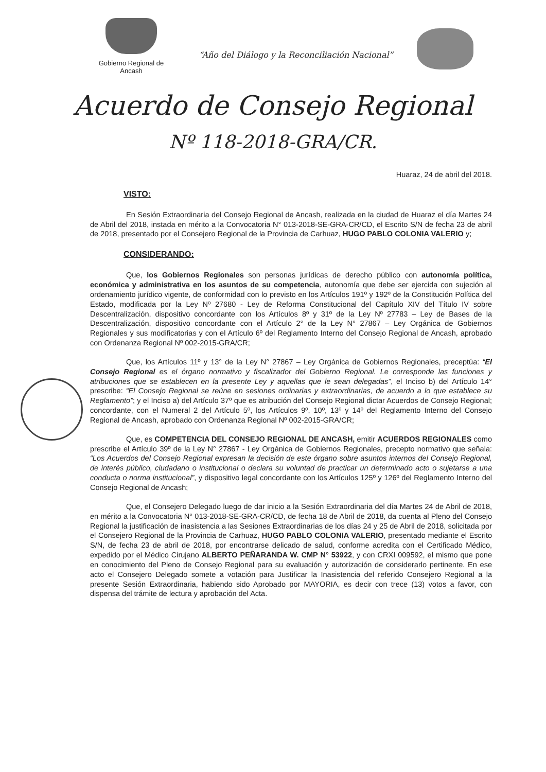Gobierno Regional de Ancash
“Año del Diálogo y la Reconciliación Nacional”
Acuerdo de Consejo Regional
Nº 118-2018-GRA/CR.
Huaraz, 24 de abril del 2018.
VISTO:
En Sesión Extraordinaria del Consejo Regional de Ancash, realizada en la ciudad de Huaraz el día Martes 24 de Abril del 2018, instada en mérito a la Convocatoria N° 013-2018-SE-GRA-CR/CD, el Escrito S/N de fecha 23 de abril de 2018, presentado por el Consejero Regional de la Provincia de Carhuaz, HUGO PABLO COLONIA VALERIO y;
CONSIDERANDO:
Que, los Gobiernos Regionales son personas jurídicas de derecho público con autonomía política, económica y administrativa en los asuntos de su competencia, autonomía que debe ser ejercida con sujeción al ordenamiento jurídico vigente, de conformidad con lo previsto en los Artículos 191º y 192º de la Constitución Política del Estado, modificada por la Ley Nº 27680 - Ley de Reforma Constitucional del Capítulo XIV del Título IV sobre Descentralización, dispositivo concordante con los Artículos 8º y 31º de la Ley Nº 27783 – Ley de Bases de la Descentralización, dispositivo concordante con el Artículo 2° de la Ley N° 27867 – Ley Orgánica de Gobiernos Regionales y sus modificatorias y con el Artículo 6º del Reglamento Interno del Consejo Regional de Ancash, aprobado con Ordenanza Regional Nº 002-2015-GRA/CR;
Que, los Artículos 11º y 13° de la Ley N° 27867 – Ley Orgánica de Gobiernos Regionales, preceptúa: “El Consejo Regional es el órgano normativo y fiscalizador del Gobierno Regional. Le corresponde las funciones y atribuciones que se establecen en la presente Ley y aquellas que le sean delegadas”, el Inciso b) del Artículo 14° prescribe: “El Consejo Regional se reúne en sesiones ordinarias y extraordinarias, de acuerdo a lo que establece su Reglamento”; y el Inciso a) del Artículo 37º que es atribución del Consejo Regional dictar Acuerdos de Consejo Regional; concordante, con el Numeral 2 del Artículo 5º, los Artículos 9º, 10º, 13º y 14º del Reglamento Interno del Consejo Regional de Ancash, aprobado con Ordenanza Regional Nº 002-2015-GRA/CR;
Que, es COMPETENCIA DEL CONSEJO REGIONAL DE ANCASH, emitir ACUERDOS REGIONALES como prescribe el Artículo 39º de la Ley N° 27867 - Ley Orgánica de Gobiernos Regionales, precepto normativo que señala: “Los Acuerdos del Consejo Regional expresan la decisión de este órgano sobre asuntos internos del Consejo Regional, de interés público, ciudadano o institucional o declara su voluntad de practicar un determinado acto o sujetarse a una conducta o norma institucional”, y dispositivo legal concordante con los Artículos 125º y 126º del Reglamento Interno del Consejo Regional de Ancash;
Que, el Consejero Delegado luego de dar inicio a la Sesión Extraordinaria del día Martes 24 de Abril de 2018, en mérito a la Convocatoria N° 013-2018-SE-GRA-CR/CD, de fecha 18 de Abril de 2018, da cuenta al Pleno del Consejo Regional la justificación de inasistencia a las Sesiones Extraordinarias de los días 24 y 25 de Abril de 2018, solicitada por el Consejero Regional de la Provincia de Carhuaz, HUGO PABLO COLONIA VALERIO, presentado mediante el Escrito S/N, de fecha 23 de abril de 2018, por encontrarse delicado de salud, conforme acredita con el Certificado Médico, expedido por el Médico Cirujano ALBERTO PEÑARANDA W. CMP N° 53922, y con CRXI 009592, el mismo que pone en conocimiento del Pleno de Consejo Regional para su evaluación y autorización de considerarlo pertinente. En ese acto el Consejero Delegado somete a votación para Justificar la Inasistencia del referido Consejero Regional a la presente Sesión Extraordinaria, habiendo sido Aprobado por MAYORIA, es decir con trece (13) votos a favor, con dispensa del trámite de lectura y aprobación del Acta.